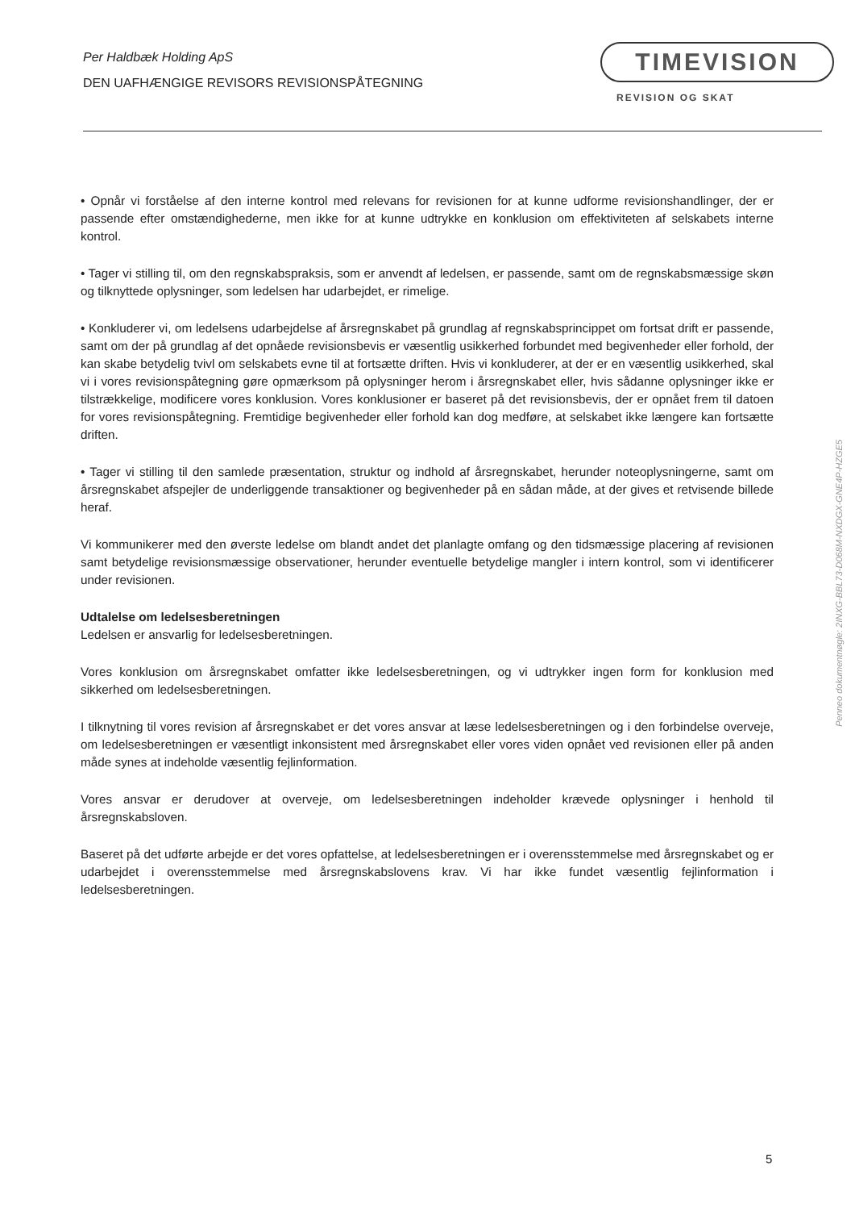Per Haldbæk Holding ApS
DEN UAFHÆNGIGE REVISORS REVISIONSPÅTEGNING
TIMEVISION
REVISION OG SKAT
• Opnår vi forståelse af den interne kontrol med relevans for revisionen for at kunne udforme revisionshandlinger, der er passende efter omstændighederne, men ikke for at kunne udtrykke en konklusion om effektiviteten af selskabets interne kontrol.
• Tager vi stilling til, om den regnskabspraksis, som er anvendt af ledelsen, er passende, samt om de regnskabsmæssige skøn og tilknyttede oplysninger, som ledelsen har udarbejdet, er rimelige.
• Konkluderer vi, om ledelsens udarbejdelse af årsregnskabet på grundlag af regnskabsprincippet om fortsat drift er passende, samt om der på grundlag af det opnåede revisionsbevis er væsentlig usikkerhed forbundet med begivenheder eller forhold, der kan skabe betydelig tvivl om selskabets evne til at fortsætte driften. Hvis vi konkluderer, at der er en væsentlig usikkerhed, skal vi i vores revisionspåtegning gøre opmærksom på oplysninger herom i årsregnskabet eller, hvis sådanne oplysninger ikke er tilstrækkelige, modificere vores konklusion. Vores konklusioner er baseret på det revisionsbevis, der er opnået frem til datoen for vores revisionspåtegning. Fremtidige begivenheder eller forhold kan dog medføre, at selskabet ikke længere kan fortsætte driften.
• Tager vi stilling til den samlede præsentation, struktur og indhold af årsregnskabet, herunder noteoplysningerne, samt om årsregnskabet afspejler de underliggende transaktioner og begivenheder på en sådan måde, at der gives et retvisende billede heraf.
Vi kommunikerer med den øverste ledelse om blandt andet det planlagte omfang og den tidsmæssige placering af revisionen samt betydelige revisionsmæssige observationer, herunder eventuelle betydelige mangler i intern kontrol, som vi identificerer under revisionen.
Udtalelse om ledelsesberetningen
Ledelsen er ansvarlig for ledelsesberetningen.
Vores konklusion om årsregnskabet omfatter ikke ledelsesberetningen, og vi udtrykker ingen form for konklusion med sikkerhed om ledelsesberetningen.
I tilknytning til vores revision af årsregnskabet er det vores ansvar at læse ledelsesberetningen og i den forbindelse overveje, om ledelsesberetningen er væsentligt inkonsistent med årsregnskabet eller vores viden opnået ved revisionen eller på anden måde synes at indeholde væsentlig fejlinformation.
Vores ansvar er derudover at overveje, om ledelsesberetningen indeholder krævede oplysninger i henhold til årsregnskabsloven.
Baseret på det udførte arbejde er det vores opfattelse, at ledelsesberetningen er i overensstemmelse med årsregnskabet og er udarbejdet i overensstemmelse med årsregnskabslovens krav. Vi har ikke fundet væsentlig fejlinformation i ledelsesberetningen.
Penneo dokumentnøgle: 2INXG-BBL73-D068M-NXDGX-GNE4P-HZGE5
5